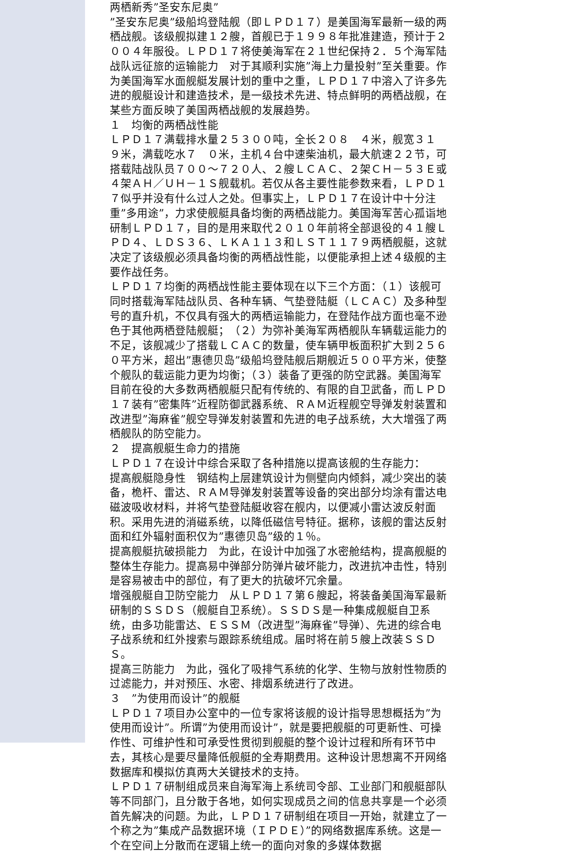两栖新秀”圣安东尼奥”
”圣安东尼奥”级船坞登陆舰（即ＬＰＤ１７）是美国海军最新一级的两栖战舰。该级舰拟建１２艘，首舰已于１９９８年批准建造，预计于２００４年服役。ＬＰＤ１７将使美海军在２１世纪保持２．５个海军陆战队远征旅的运输能力　对于其顺利实施”海上力量投射”至关重要。作为美国海军水面舰艇发展计划的重中之重，ＬＰＤ１７中溶入了许多先进的舰艇设计和建造技术，是一级技术先进、特点鲜明的两栖战舰，在某些方面反映了美国两栖战舰的发展趋势。
１　均衡的两栖战性能
ＬＰＤ１７满载排水量２５３００吨，全长２０８　４米，舰宽３１　９米，满载吃水７　０米，主机４台中速柴油机，最大航速２２节，可搭载陆战队员７００～７２０人、２艘ＬＣＡＣ、２架ＣＨ－５３Ｅ或４架ＡＨ／ＵＨ－１Ｓ舰载机。若仅从各主要性能参数来看，ＬＰＤ１７似乎并没有什么过人之处。但事实上，ＬＰＤ１７在设计中十分注重”多用途”，力求使舰艇具备均衡的两栖战能力。美国海军苦心孤诣地研制ＬＰＤ１７，目的是用来取代２０１０年前将全部退役的４１艘ＬＰＤ４、ＬＤＳ３６、ＬＫＡ１１３和ＬＳＴ１１７９两栖舰艇，这就决定了该级舰必须具备均衡的两栖战性能，以便能承担上述４级舰的主要作战任务。
ＬＰＤ１７均衡的两栖战性能主要体现在以下三个方面：（１）该舰可同时搭载海军陆战队员、各种车辆、气垫登陆艇（ＬＣＡＣ）及多种型号的直升机，不仅具有强大的两栖运输能力，在登陆作战方面也毫不逊色于其他两栖登陆舰艇；　（２）为弥补美海军两栖舰队车辆载运能力的不足，该舰减少了搭载ＬＣＡＣ的数量，使车辆甲板面积扩大到２５６０平方米，超出”惠德贝岛”级船坞登陆舰后期舰近５００平方米，使整个舰队的载运能力更为均衡；（３）装备了更强的防空武器。美国海军目前在役的大多数两栖舰艇只配有传统的、有限的自卫武备，而ＬＰＤ１７装有”密集阵”近程防御武器系统、ＲＡＭ近程舰空导弹发射装置和改进型”海麻雀”舰空导弹发射装置和先进的电子战系统，大大增强了两栖舰队的防空能力。
２　提高舰艇生命力的措施
ＬＰＤ１７在设计中综合采取了各种措施以提高该舰的生存能力：
提高舰艇隐身性　钢结构上层建筑设计为侧壁向内倾斜，减少突出的装备，桅杆、雷达、ＲＡＭ导弹发射装置等设备的突出部分均涂有雷达电磁波吸收材料，并将气垫登陆艇收容在舰内，以便减小雷达波反射面积。采用先进的消磁系统，以降低磁信号特征。据称，该舰的雷达反射面和红外辐射面积仅为”惠德贝岛”级的１％。
提高舰艇抗破损能力　为此，在设计中加强了水密舱结构，提高舰艇的整体生存能力。提高易中弹部分防弹片破坏能力，改进抗冲击性，特别是容易被击中的部位，有了更大的抗破坏冗余量。
增强舰艇自卫防空能力　从ＬＰＤ１７第６艘起，将装备美国海军最新研制的ＳＳＤＳ（舰艇自卫系统）。ＳＳＤＳ是一种集成舰艇自卫系统，由多功能雷达、ＥＳＳＭ（改进型”海麻雀”导弹）、先进的综合电子战系统和红外搜索与跟踪系统组成。届时将在前５艘上改装ＳＳＤＳ。
提高三防能力　为此，强化了吸排气系统的化学、生物与放射性物质的过滤能力，并对预压、水密、排烟系统进行了改进。
３　”为使用而设计”的舰艇
ＬＰＤ１７项目办公室中的一位专家将该舰的设计指导思想概括为”为使用而设计”。所谓”为使用而设计”，就是要把舰艇的可更新性、可操作性、可维护性和可承受性贯彻到舰艇的整个设计过程和所有环节中去，其核心是要尽量降低舰艇的全寿期费用。这种设计思想离不开网络数据库和模拟仿真两大关键技术的支持。
ＬＰＤ１７研制组成员来自海军海上系统司令部、工业部门和舰艇部队等不同部门，且分散于各地，如何实现成员之间的信息共享是一个必须首先解决的问题。为此，ＬＰＤ１７研制组在项目一开始，就建立了一个称之为”集成产品数据环境（ＩＰＤＥ）”的网络数据库系统。这是一个在空间上分散而在逻辑上统一的面向对象的多媒体数据